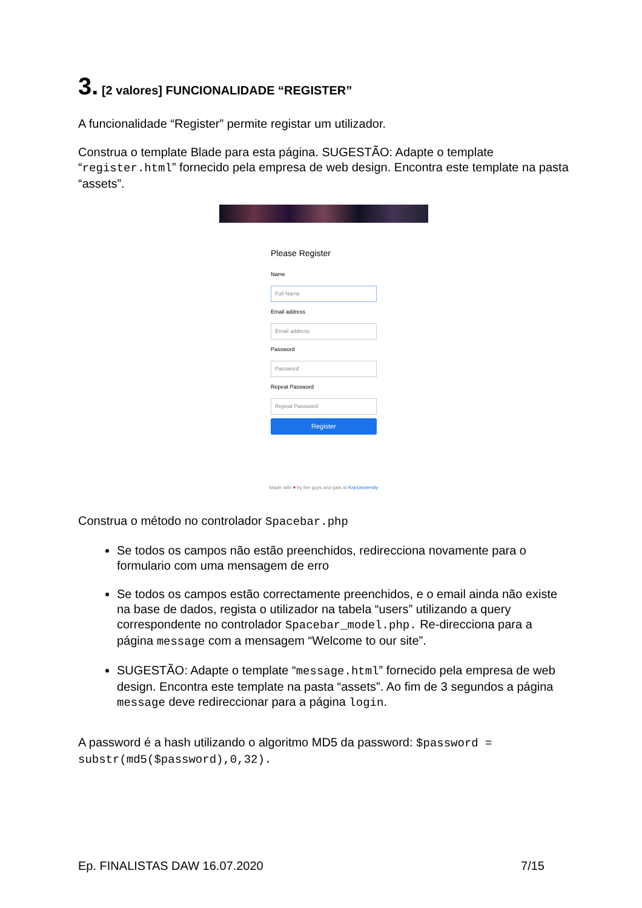3. [2 valores] FUNCIONALIDADE “REGISTER”
A funcionalidade “Register” permite registar um utilizador.
Construa o template Blade para esta página. SUGESTÃO: Adapte o template “register.html” fornecido pela empresa de web design. Encontra este template na pasta “assets”.
Please Register
Name
Full Name
Email address
Email address
Password
Password
Repeat Password
Repeat Password
Register
Made with ♥ by the guys and gals at KnpUniversity
Construa o método no controlador Spacebar.php
Se todos os campos não estão preenchidos, redirecciona novamente para o formulario com uma mensagem de erro
Se todos os campos estão correctamente preenchidos, e o email ainda não existe na base de dados, regista o utilizador na tabela “users” utilizando a query correspondente no controlador Spacebar_model.php. Re-direcciona para a página message com a mensagem “Welcome to our site”.
SUGESTÃO: Adapte o template “message.html” fornecido pela empresa de web design. Encontra este template na pasta “assets”. Ao fim de 3 segundos a página message deve redireccionar para a página login.
A password é a hash utilizando o algoritmo MD5 da password: $password = substr(md5($password),0,32).
Ep. FINALISTAS DAW 16.07.2020 7/15